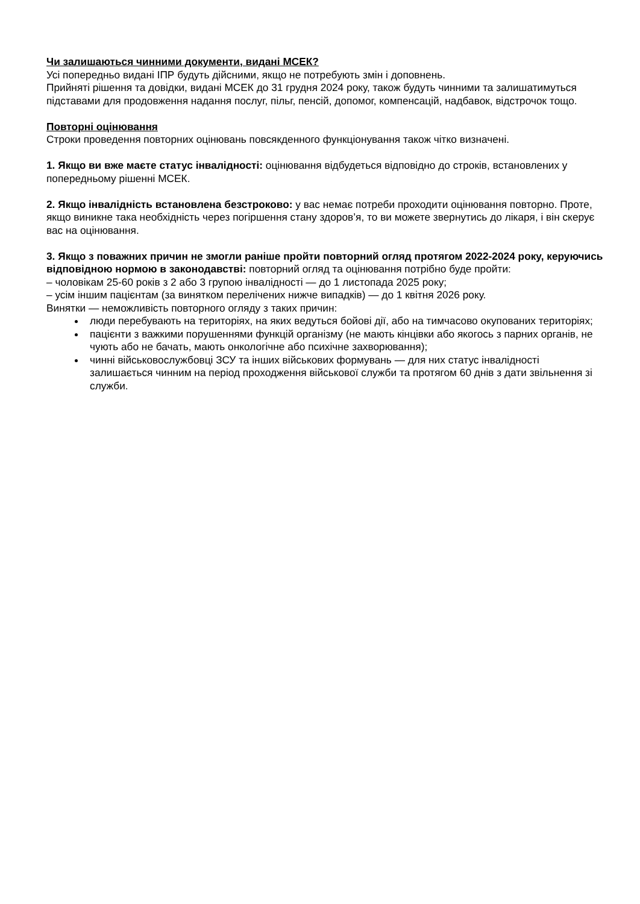Чи залишаються чинними документи, видані МСЕК?
Усі попередньо видані ІПР будуть дійсними, якщо не потребують змін і доповнень.
Прийняті рішення та довідки, видані МСЕК до 31 грудня 2024 року, також будуть чинними та залишатимуться підставами для продовження надання послуг, пільг, пенсій, допомог, компенсацій, надбавок, відстрочок тощо.
Повторні оцінювання
Строки проведення повторних оцінювань повсякденного функціонування також чітко визначені.
1. Якщо ви вже маєте статус інвалідності: оцінювання відбудеться відповідно до строків, встановлених у попередньому рішенні МСЕК.
2. Якщо інвалідність встановлена безстроково: у вас немає потреби проходити оцінювання повторно. Проте, якщо виникне така необхідність через погіршення стану здоров’я, то ви можете звернутись до лікаря, і він скерує вас на оцінювання.
3. Якщо з поважних причин не змогли раніше пройти повторний огляд протягом 2022-2024 року, керуючись відповідною нормою в законодавстві: повторний огляд та оцінювання потрібно буде пройти:
– чоловікам 25-60 років з 2 або 3 групою інвалідності — до 1 листопада 2025 року;
– усім іншим пацієнтам (за винятком перелічених нижче випадків) — до 1 квітня 2026 року.
Винятки — неможливість повторного огляду з таких причин:
люди перебувають на територіях, на яких ведуться бойові дії, або на тимчасово окупованих територіях;
пацієнти з важкими порушеннями функцій організму (не мають кінцівки або якогось з парних органів, не чують або не бачать, мають онкологічне або психічне захворювання);
чинні військовослужбовці ЗСУ та інших військових формувань — для них статус інвалідності залишається чинним на період проходження військової служби та протягом 60 днів з дати звільнення зі служби.